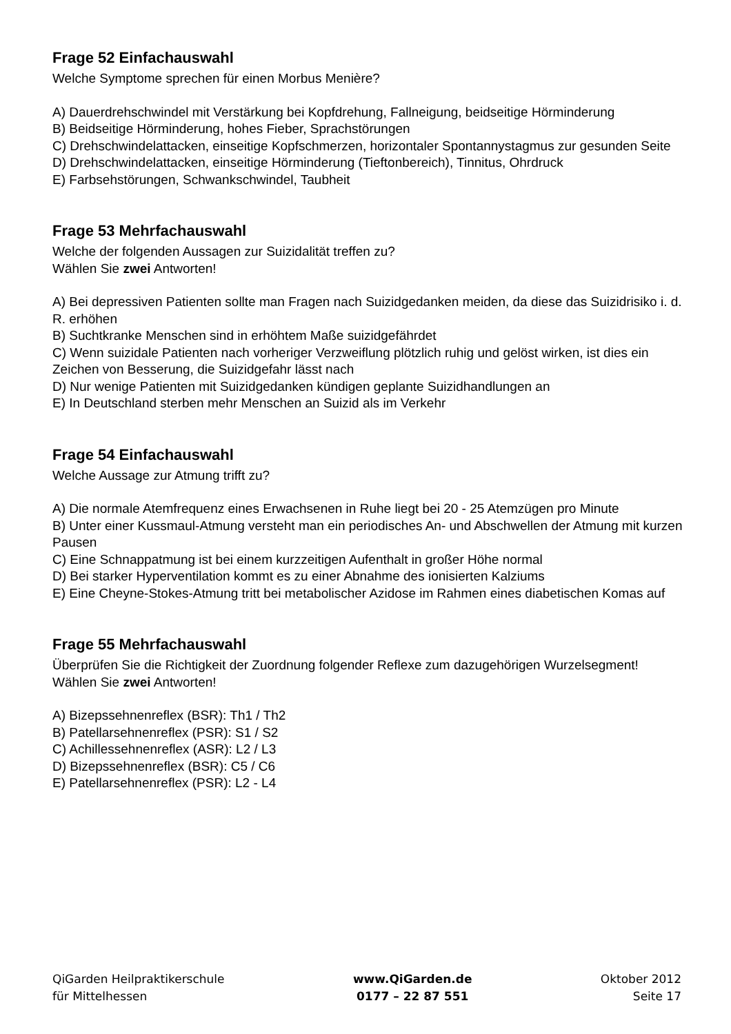Frage 52 Einfachauswahl
Welche Symptome sprechen für einen Morbus Menière?
A) Dauerdrehschwindel mit Verstärkung bei Kopfdrehung, Fallneigung, beidseitige Hörminderung
B) Beidseitige Hörminderung, hohes Fieber, Sprachstörungen
C) Drehschwindelattacken, einseitige Kopfschmerzen, horizontaler Spontannystagmus zur gesunden Seite
D) Drehschwindelattacken, einseitige Hörminderung (Tieftonbereich), Tinnitus, Ohrdruck
E) Farbsehstörungen, Schwankschwindel, Taubheit
Frage 53 Mehrfachauswahl
Welche der folgenden Aussagen zur Suizidalität treffen zu?
Wählen Sie zwei Antworten!
A) Bei depressiven Patienten sollte man Fragen nach Suizidgedanken meiden, da diese das Suizidrisiko i. d. R. erhöhen
B) Suchtkranke Menschen sind in erhöhtem Maße suizidgefährdet
C) Wenn suizidale Patienten nach vorheriger Verzweiflung plötzlich ruhig und gelöst wirken, ist dies ein Zeichen von Besserung, die Suizidgefahr lässt nach
D) Nur wenige Patienten mit Suizidgedanken kündigen geplante Suizidhandlungen an
E) In Deutschland sterben mehr Menschen an Suizid als im Verkehr
Frage 54 Einfachauswahl
Welche Aussage zur Atmung trifft zu?
A) Die normale Atemfrequenz eines Erwachsenen in Ruhe liegt bei 20 - 25 Atemzügen pro Minute
B) Unter einer Kussmaul-Atmung versteht man ein periodisches An- und Abschwellen der Atmung mit kurzen Pausen
C) Eine Schnappatmung ist bei einem kurzzeitigen Aufenthalt in großer Höhe normal
D) Bei starker Hyperventilation kommt es zu einer Abnahme des ionisierten Kalziums
E) Eine Cheyne-Stokes-Atmung tritt bei metabolischer Azidose im Rahmen eines diabetischen Komas auf
Frage 55 Mehrfachauswahl
Überprüfen Sie die Richtigkeit der Zuordnung folgender Reflexe zum dazugehörigen Wurzelsegment!
Wählen Sie zwei Antworten!
A) Bizepssehnenreflex (BSR): Th1 / Th2
B) Patellarsehnenreflex (PSR): S1 / S2
C) Achillessehnenreflex (ASR): L2 / L3
D) Bizepssehnenreflex (BSR): C5 / C6
E) Patellarsehnenreflex (PSR): L2 - L4
QiGarden Heilpraktikerschule
für Mittelhessen
www.QiGarden.de
0177 – 22 87 551
Oktober 2012
Seite 17